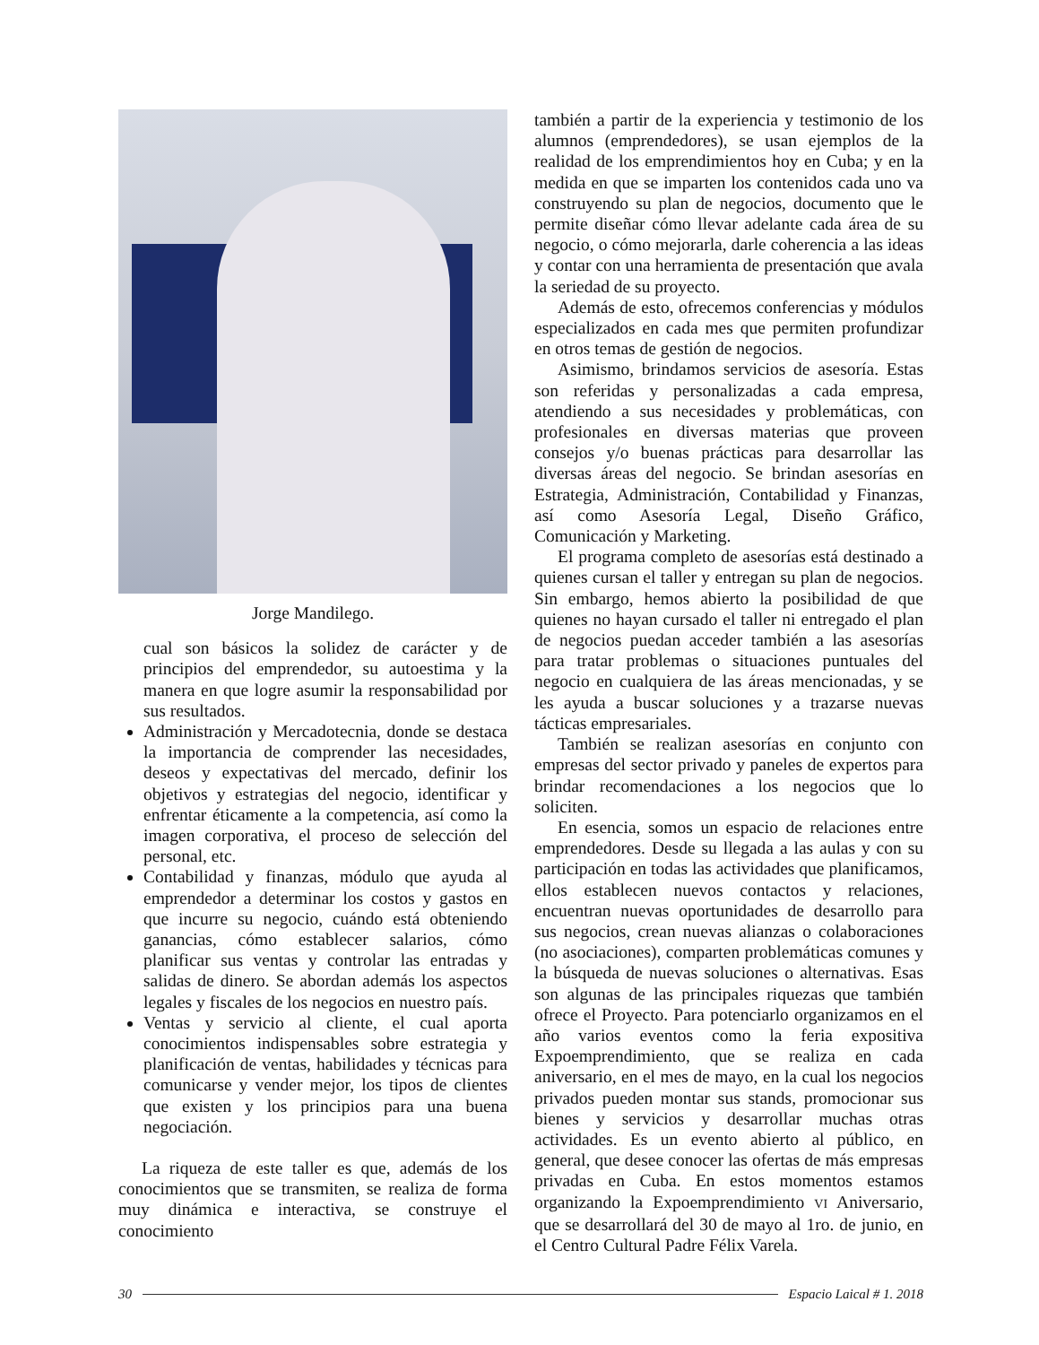Jorge Mandilego.
cual son básicos la solidez de carácter y de principios del emprendedor, su autoestima y la manera en que logre asumir la responsabilidad por sus resultados.
Administración y Mercadotecnia, donde se destaca la importancia de comprender las necesidades, deseos y expectativas del mercado, definir los objetivos y estrategias del negocio, identificar y enfrentar éticamente a la competencia, así como la imagen corporativa, el proceso de selección del personal, etc.
Contabilidad y finanzas, módulo que ayuda al emprendedor a determinar los costos y gastos en que incurre su negocio, cuándo está obteniendo ganancias, cómo establecer salarios, cómo planificar sus ventas y controlar las entradas y salidas de dinero. Se abordan además los aspectos legales y fiscales de los negocios en nuestro país.
Ventas y servicio al cliente, el cual aporta conocimientos indispensables sobre estrategia y planificación de ventas, habilidades y técnicas para comunicarse y vender mejor, los tipos de clientes que existen y los principios para una buena negociación.
La riqueza de este taller es que, además de los conocimientos que se transmiten, se realiza de forma muy dinámica e interactiva, se construye el conocimiento
también a partir de la experiencia y testimonio de los alumnos (emprendedores), se usan ejemplos de la realidad de los emprendimientos hoy en Cuba; y en la medida en que se imparten los contenidos cada uno va construyendo su plan de negocios, documento que le permite diseñar cómo llevar adelante cada área de su negocio, o cómo mejorarla, darle coherencia a las ideas y contar con una herramienta de presentación que avala la seriedad de su proyecto.
Además de esto, ofrecemos conferencias y módulos especializados en cada mes que permiten profundizar en otros temas de gestión de negocios.
Asimismo, brindamos servicios de asesoría. Estas son referidas y personalizadas a cada empresa, atendiendo a sus necesidades y problemáticas, con profesionales en diversas materias que proveen consejos y/o buenas prácticas para desarrollar las diversas áreas del negocio. Se brindan asesorías en Estrategia, Administración, Contabilidad y Finanzas, así como Asesoría Legal, Diseño Gráfico, Comunicación y Marketing.
El programa completo de asesorías está destinado a quienes cursan el taller y entregan su plan de negocios. Sin embargo, hemos abierto la posibilidad de que quienes no hayan cursado el taller ni entregado el plan de negocios puedan acceder también a las asesorías para tratar problemas o situaciones puntuales del negocio en cualquiera de las áreas mencionadas, y se les ayuda a buscar soluciones y a trazarse nuevas tácticas empresariales.
También se realizan asesorías en conjunto con empresas del sector privado y paneles de expertos para brindar recomendaciones a los negocios que lo soliciten.
En esencia, somos un espacio de relaciones entre emprendedores. Desde su llegada a las aulas y con su participación en todas las actividades que planificamos, ellos establecen nuevos contactos y relaciones, encuentran nuevas oportunidades de desarrollo para sus negocios, crean nuevas alianzas o colaboraciones (no asociaciones), comparten problemáticas comunes y la búsqueda de nuevas soluciones o alternativas. Esas son algunas de las principales riquezas que también ofrece el Proyecto. Para potenciarlo organizamos en el año varios eventos como la feria expositiva Expoemprendimiento, que se realiza en cada aniversario, en el mes de mayo, en la cual los negocios privados pueden montar sus stands, promocionar sus bienes y servicios y desarrollar muchas otras actividades. Es un evento abierto al público, en general, que desee conocer las ofertas de más empresas privadas en Cuba. En estos momentos estamos organizando la Expoemprendimiento VI Aniversario, que se desarrollará del 30 de mayo al 1ro. de junio, en el Centro Cultural Padre Félix Varela.
30 Espacio Laical # 1. 2018